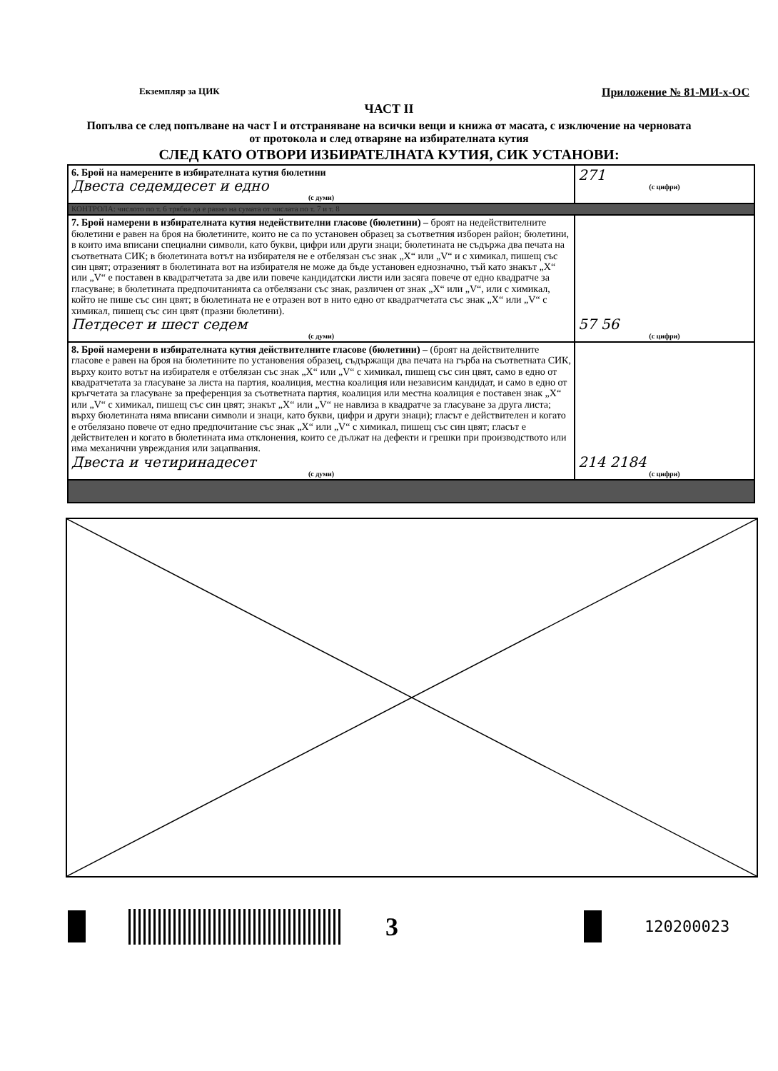Екземпляр за ЦИК Приложение № 81-МИ-х-ОС
ЧАСТ II
Попълва се след попълване на част I и отстраняване на всички вещи и книжа от масата, с изключение на черновата от протокола и след отваряне на избирателната кутия
СЛЕД КАТО ОТВОРИ ИЗБИРАТЕЛНАТА КУТИЯ, СИК УСТАНОВИ:
| 6. Брой на намерените в избирателната кутия бюлетини Двеста седемдесет и едно (с думи) | 271 (с цифри) |
| КОНТРОЛА: числото по т. 6 трябва да е равно на сумата от числата по т. 7 и т. 8 | |
| 7. Брой намерени в избирателната кутия недействителни гласове (бюлетини) – броят на недействителните бюлетини е равен на броя на бюлетините, които не са по установен образец за съответния изборен район; бюлетини, в които има вписани специални символи, като букви, цифри или други знаци; бюлетината не съдържа два печата на съответната СИК; в бюлетината вотът на избирателя не е отбелязан със знак „X“ или „V“ и с химикал, пишещ със син цвят; отразеният в бюлетината вот на избирателя не може да бъде установен еднозначно, тъй като знакът „X“ или „V“ е поставен в квадратчетата за две или повече кандидатски листи или засяга повече от едно квадратче за гласуване; в бюлетината предпочитанията са отбелязани със знак, различен от знак „X“ или „V“, или с химикал, който не пише със син цвят; в бюлетината не е отразен вот в нито едно от квадратчетата със знак „X“ или „V“ с химикал, пишещ със син цвят (празни бюлетини). Петдесет и шест седем (с думи) | 57 56 (с цифри) |
| 8. Брой намерени в избирателната кутия действителните гласове (бюлетини) – (броят на действителните гласове е равен на броя на бюлетините по установения образец, съдържащи два печата на гърба на съответната СИК, върху които вотът на избирателя е отбелязан със знак „X“ или „V“ с химикал, пишещ със син цвят, само в едно от квадратчетата за гласуване за листа на партия, коалиция, местна коалиция или независим кандидат, и само в едно от кръгчетата за гласуване за преференция за съответната партия, коалиция или местна коалиция е поставен знак „X“ или „V“ с химикал, пишещ със син цвят; знакът „X“ или „V“ не навлиза в квадратче за гласуване за друга листа; върху бюлетината няма вписани символи и знаци, като букви, цифри и други знаци); гласът е действителен и когато е отбелязано повече от едно предпочитание със знак „X“ или „V“ с химикал, пишещ със син цвят; гласът е действителен и когато в бюлетината има отклонения, които се дължат на дефекти и грешки при производството или има механични увреждания или зацапвания. Двеста и четиринадесет (с думи) | 214 2184 (с цифри) |
3
120200023